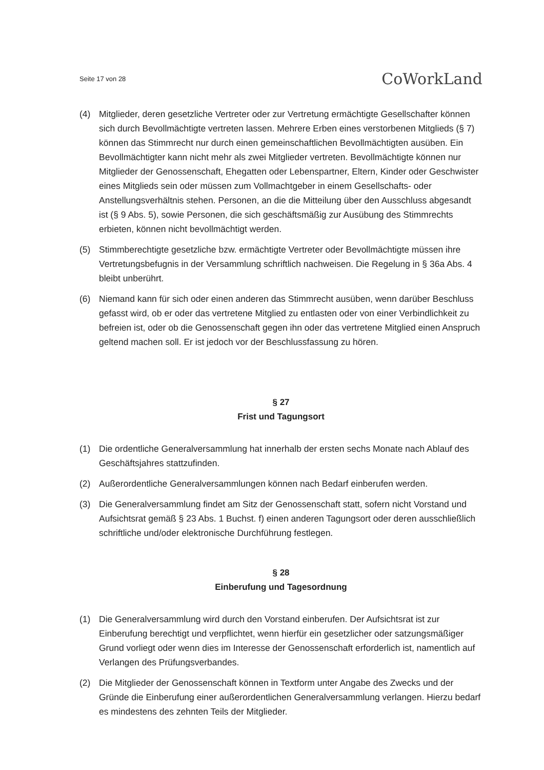Seite 17 von 28 CoWorkLand
(4) Mitglieder, deren gesetzliche Vertreter oder zur Vertretung ermächtigte Gesellschafter können sich durch Bevollmächtigte vertreten lassen. Mehrere Erben eines verstorbenen Mitglieds (§ 7) können das Stimmrecht nur durch einen gemeinschaftlichen Bevollmächtigten ausüben. Ein Bevollmächtigter kann nicht mehr als zwei Mitglieder vertreten. Bevollmächtigte können nur Mitglieder der Genossenschaft, Ehegatten oder Lebenspartner, Eltern, Kinder oder Geschwister eines Mitglieds sein oder müssen zum Vollmachtgeber in einem Gesellschafts- oder Anstellungsverhältnis stehen. Personen, an die die Mitteilung über den Ausschluss abgesandt ist (§ 9 Abs. 5), sowie Personen, die sich geschäftsmäßig zur Ausübung des Stimmrechts erbieten, können nicht bevollmächtigt werden.
(5) Stimmberechtigte gesetzliche bzw. ermächtigte Vertreter oder Bevollmächtigte müssen ihre Vertretungsbefugnis in der Versammlung schriftlich nachweisen. Die Regelung in § 36a Abs. 4 bleibt unberührt.
(6) Niemand kann für sich oder einen anderen das Stimmrecht ausüben, wenn darüber Beschluss gefasst wird, ob er oder das vertretene Mitglied zu entlasten oder von einer Verbindlichkeit zu befreien ist, oder ob die Genossenschaft gegen ihn oder das vertretene Mitglied einen Anspruch geltend machen soll. Er ist jedoch vor der Beschlussfassung zu hören.
§ 27
Frist und Tagungsort
(1) Die ordentliche Generalversammlung hat innerhalb der ersten sechs Monate nach Ablauf des Geschäftsjahres stattzufinden.
(2) Außerordentliche Generalversammlungen können nach Bedarf einberufen werden.
(3) Die Generalversammlung findet am Sitz der Genossenschaft statt, sofern nicht Vorstand und Aufsichtsrat gemäß § 23 Abs. 1 Buchst. f) einen anderen Tagungsort oder deren ausschließlich schriftliche und/oder elektronische Durchführung festlegen.
§ 28
Einberufung und Tagesordnung
(1) Die Generalversammlung wird durch den Vorstand einberufen. Der Aufsichtsrat ist zur Einberufung berechtigt und verpflichtet, wenn hierfür ein gesetzlicher oder satzungsmäßiger Grund vorliegt oder wenn dies im Interesse der Genossenschaft erforderlich ist, namentlich auf Verlangen des Prüfungsverbandes.
(2) Die Mitglieder der Genossenschaft können in Textform unter Angabe des Zwecks und der Gründe die Einberufung einer außerordentlichen Generalversammlung verlangen. Hierzu bedarf es mindestens des zehnten Teils der Mitglieder.